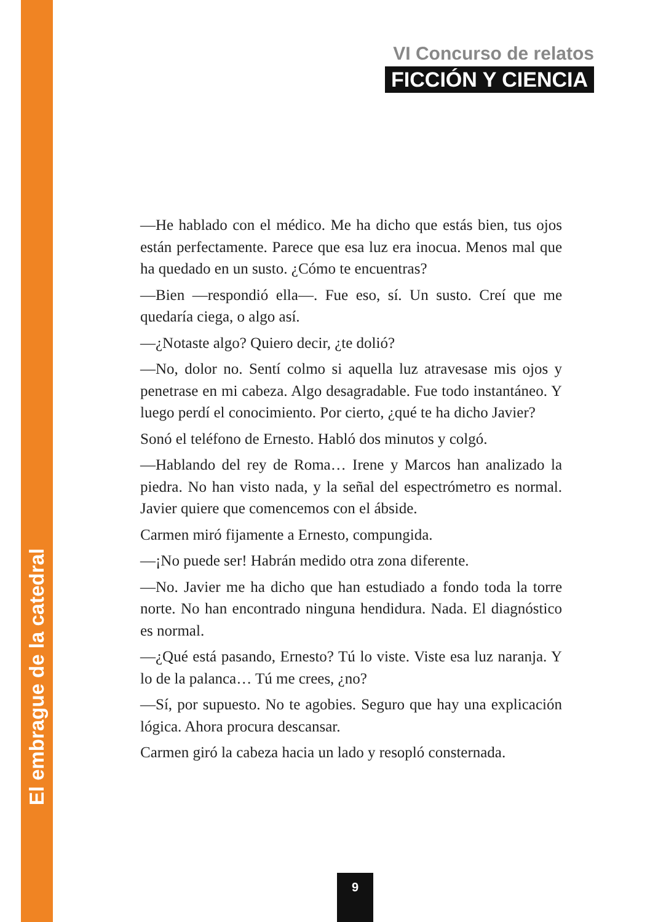VI Concurso de relatos
FICCIÓN Y CIENCIA
—He hablado con el médico. Me ha dicho que estás bien, tus ojos están perfectamente. Parece que esa luz era inocua. Menos mal que ha quedado en un susto. ¿Cómo te encuentras?
—Bien —respondió ella—. Fue eso, sí. Un susto. Creí que me quedaría ciega, o algo así.
—¿Notaste algo? Quiero decir, ¿te dolió?
—No, dolor no. Sentí colmo si aquella luz atravesase mis ojos y penetrase en mi cabeza. Algo desagradable. Fue todo instantáneo. Y luego perdí el conocimiento. Por cierto, ¿qué te ha dicho Javier?
Sonó el teléfono de Ernesto. Habló dos minutos y colgó.
—Hablando del rey de Roma… Irene y Marcos han analizado la piedra. No han visto nada, y la señal del espectrómetro es normal. Javier quiere que comencemos con el ábside.
Carmen miró fijamente a Ernesto, compungida.
—¡No puede ser! Habrán medido otra zona diferente.
—No. Javier me ha dicho que han estudiado a fondo toda la torre norte. No han encontrado ninguna hendidura. Nada. El diagnóstico es normal.
—¿Qué está pasando, Ernesto? Tú lo viste. Viste esa luz naranja. Y lo de la palanca… Tú me crees, ¿no?
—Sí, por supuesto. No te agobies. Seguro que hay una explicación lógica. Ahora procura descansar.
Carmen giró la cabeza hacia un lado y resopló consternada.
El embrague de la catedral
9